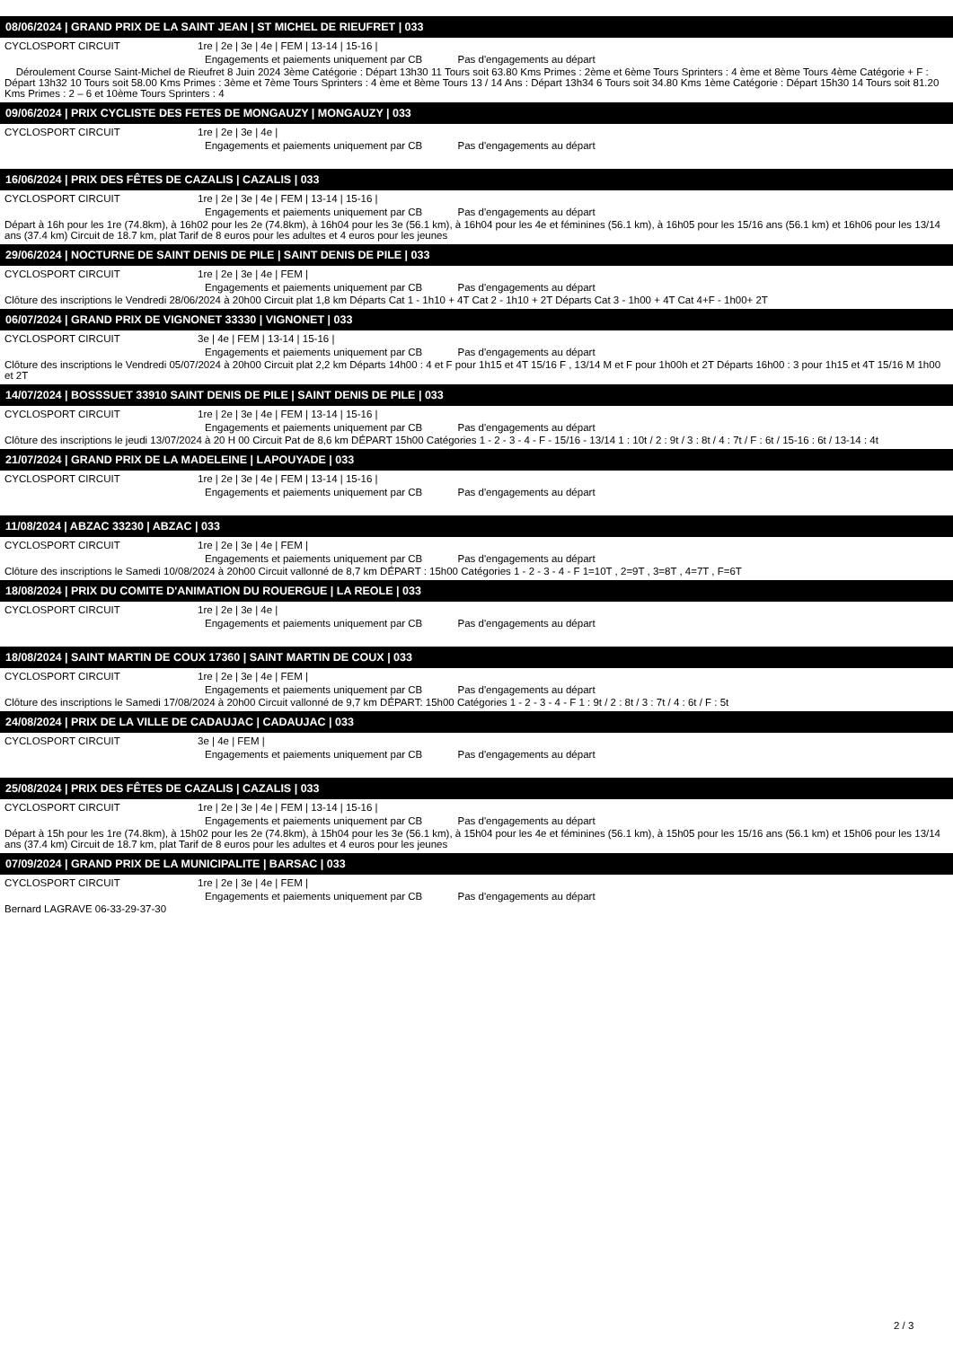08/06/2024 | GRAND PRIX DE LA SAINT JEAN | ST MICHEL DE RIEUFRET | 033
CYCLOSPORT CIRCUIT 1re | 2e | 3e | 4e | FEM | 13-14 | 15-16 |
Engagements et paiements uniquement par CB Pas d'engagements au départ
Déroulement Course Saint-Michel de Rieufret 8 Juin 2024 3ème Catégorie : Départ 13h30 11 Tours soit 63.80 Kms Primes : 2ème et 6ème Tours Sprinters : 4 ème et 8ème Tours 4ème Catégorie + F : Départ 13h32 10 Tours soit 58.00 Kms Primes : 3ème et 7ème Tours Sprinters : 4 ème et 8ème Tours 13 / 14 Ans : Départ 13h34 6 Tours soit 34.80 Kms 1ème Catégorie : Départ 15h30 14 Tours soit 81.20 Kms Primes : 2 – 6 et 10ème Tours Sprinters : 4
09/06/2024 | PRIX CYCLISTE DES FETES DE MONGAUZY | MONGAUZY | 033
CYCLOSPORT CIRCUIT 1re | 2e | 3e | 4e |
Engagements et paiements uniquement par CB Pas d'engagements au départ
16/06/2024 | PRIX DES FÊTES DE CAZALIS | CAZALIS | 033
CYCLOSPORT CIRCUIT 1re | 2e | 3e | 4e | FEM | 13-14 | 15-16 |
Engagements et paiements uniquement par CB Pas d'engagements au départ
Départ à 16h pour les 1re (74.8km), à 16h02 pour les 2e (74.8km), à 16h04 pour les 3e (56.1 km), à 16h04 pour les 4e et féminines (56.1 km), à 16h05 pour les 15/16 ans (56.1 km) et 16h06 pour les 13/14 ans (37.4 km) Circuit de 18.7 km, plat Tarif de 8 euros pour les adultes et 4 euros pour les jeunes
29/06/2024 | NOCTURNE DE SAINT DENIS DE PILE | SAINT DENIS DE PILE | 033
CYCLOSPORT CIRCUIT 1re | 2e | 3e | 4e | FEM |
Engagements et paiements uniquement par CB Pas d'engagements au départ
Clôture des inscriptions le Vendredi 28/06/2024 à 20h00 Circuit plat 1,8 km Départs Cat 1 - 1h10 + 4T Cat 2 - 1h10 + 2T Départs Cat 3 - 1h00 + 4T Cat 4+F - 1h00+ 2T
06/07/2024 | GRAND PRIX DE VIGNONET 33330 | VIGNONET | 033
CYCLOSPORT CIRCUIT 3e | 4e | FEM | 13-14 | 15-16 |
Engagements et paiements uniquement par CB Pas d'engagements au départ
Clôture des inscriptions le Vendredi 05/07/2024 à 20h00 Circuit plat 2,2 km Départs 14h00 : 4 et F pour 1h15 et 4T 15/16 F , 13/14 M et F pour 1h00h et 2T Départs 16h00 : 3 pour 1h15 et 4T 15/16 M 1h00 et 2T
14/07/2024 | BOSSSUET 33910 SAINT DENIS DE PILE | SAINT DENIS DE PILE | 033
CYCLOSPORT CIRCUIT 1re | 2e | 3e | 4e | FEM | 13-14 | 15-16 |
Engagements et paiements uniquement par CB Pas d'engagements au départ
Clôture des inscriptions le jeudi 13/07/2024 à 20 H 00 Circuit Pat de 8,6 km DÉPART 15h00 Catégories 1 - 2 - 3 - 4 - F - 15/16 - 13/14 1 : 10t / 2 : 9t / 3 : 8t / 4 : 7t / F : 6t / 15-16 : 6t / 13-14 : 4t
21/07/2024 | GRAND PRIX DE LA MADELEINE | LAPOUYADE | 033
CYCLOSPORT CIRCUIT 1re | 2e | 3e | 4e | FEM | 13-14 | 15-16 |
Engagements et paiements uniquement par CB Pas d'engagements au départ
11/08/2024 | ABZAC 33230 | ABZAC | 033
CYCLOSPORT CIRCUIT 1re | 2e | 3e | 4e | FEM |
Engagements et paiements uniquement par CB Pas d'engagements au départ
Clôture des inscriptions le Samedi 10/08/2024 à 20h00 Circuit vallonné de 8,7 km DÉPART : 15h00 Catégories 1 - 2 - 3 - 4 - F 1=10T , 2=9T , 3=8T , 4=7T , F=6T
18/08/2024 | PRIX DU COMITE D'ANIMATION DU ROUERGUE | LA REOLE | 033
CYCLOSPORT CIRCUIT 1re | 2e | 3e | 4e |
Engagements et paiements uniquement par CB Pas d'engagements au départ
18/08/2024 | SAINT MARTIN DE COUX 17360 | SAINT MARTIN DE COUX | 033
CYCLOSPORT CIRCUIT 1re | 2e | 3e | 4e | FEM |
Engagements et paiements uniquement par CB Pas d'engagements au départ
Clôture des inscriptions le Samedi 17/08/2024 à 20h00 Circuit vallonné de 9,7 km DÉPART: 15h00 Catégories 1 - 2 - 3 - 4 - F 1 : 9t / 2 : 8t / 3 : 7t / 4 : 6t / F : 5t
24/08/2024 | PRIX DE LA VILLE DE CADAUJAC | CADAUJAC | 033
CYCLOSPORT CIRCUIT 3e | 4e | FEM |
Engagements et paiements uniquement par CB Pas d'engagements au départ
25/08/2024 | PRIX DES FÊTES DE CAZALIS | CAZALIS | 033
CYCLOSPORT CIRCUIT 1re | 2e | 3e | 4e | FEM | 13-14 | 15-16 |
Engagements et paiements uniquement par CB Pas d'engagements au départ
Départ à 15h pour les 1re (74.8km), à 15h02 pour les 2e (74.8km), à 15h04 pour les 3e (56.1 km), à 15h04 pour les 4e et féminines (56.1 km), à 15h05 pour les 15/16 ans (56.1 km) et 15h06 pour les 13/14 ans (37.4 km) Circuit de 18.7 km, plat Tarif de 8 euros pour les adultes et 4 euros pour les jeunes
07/09/2024 | GRAND PRIX DE LA MUNICIPALITE | BARSAC | 033
CYCLOSPORT CIRCUIT 1re | 2e | 3e | 4e | FEM |
Engagements et paiements uniquement par CB Pas d'engagements au départ
Bernard LAGRAVE 06-33-29-37-30
2 / 3